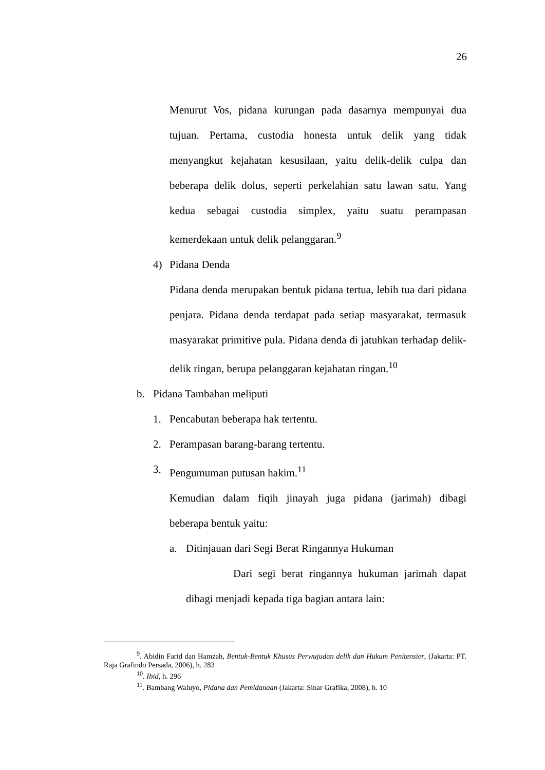26
Menurut Vos, pidana kurungan pada dasarnya mempunyai dua tujuan. Pertama, custodia honesta untuk delik yang tidak menyangkut kejahatan kesusilaan, yaitu delik-delik culpa dan beberapa delik dolus, seperti perkelahian satu lawan satu. Yang kedua sebagai custodia simplex, yaitu suatu perampasan kemerdekaan untuk delik pelanggaran.<sup>9</sup>
4) Pidana Denda
Pidana denda merupakan bentuk pidana tertua, lebih tua dari pidana penjara. Pidana denda terdapat pada setiap masyarakat, termasuk masyarakat primitive pula. Pidana denda di jatuhkan terhadap delik-delik ringan, berupa pelanggaran kejahatan ringan.<sup>10</sup>
b. Pidana Tambahan meliputi
1. Pencabutan beberapa hak tertentu.
2. Perampasan barang-barang tertentu.
3. Pengumuman putusan hakim.<sup>11</sup>
Kemudian dalam fiqih jinayah juga pidana (jarimah) dibagi beberapa bentuk yaitu:
a. Ditinjauan dari Segi Berat Ringannya Hukuman
Dari segi berat ringannya hukuman jarimah dapat dibagi menjadi kepada tiga bagian antara lain:
<sup>9</sup>. Abidin Farid dan Hamzah, Bentuk-Bentuk Khusus Perwujudan delik dan Hukum Penitensier, (Jakarta: PT. Raja Grafindo Persada, 2006), h. 283
<sup>10</sup>. Ibid, h. 296
<sup>11</sup>. Bambang Waluyo, Pidana dan Pemidanaan (Jakarta: Sinar Grafika, 2008), h. 10